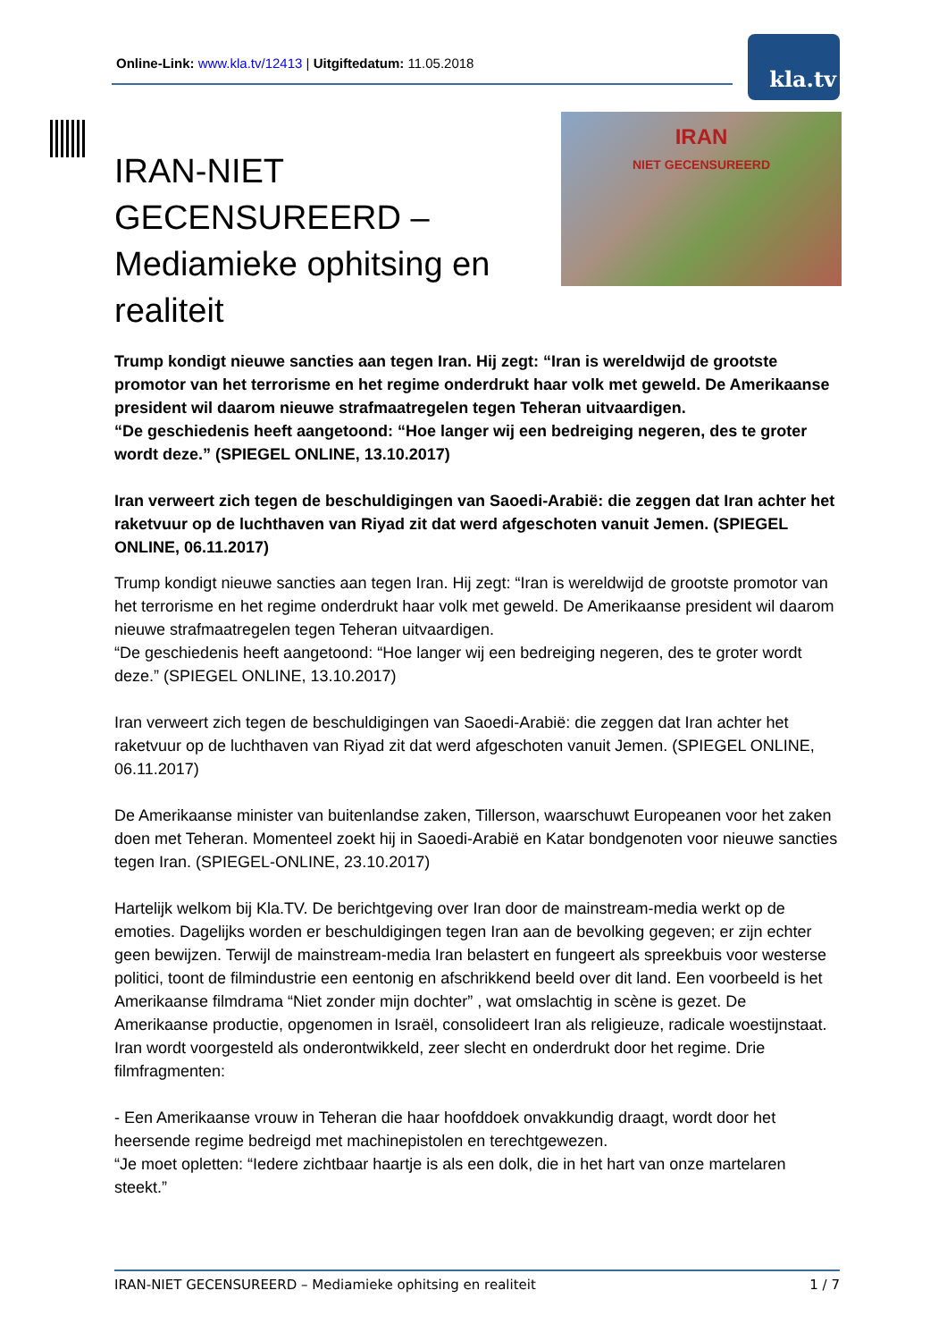Online-Link: www.kla.tv/12413 | Uitgiftedatum: 11.05.2018
kla.tv
IRAN
NIET GECENSUREERD
IRAN-NIET GECENSUREERD – Mediamieke ophitsing en realiteit
Trump kondigt nieuwe sancties aan tegen Iran. Hij zegt: “Iran is wereldwijd de grootste promotor van het terrorisme en het regime onderdrukt haar volk met geweld. De Amerikaanse president wil daarom nieuwe strafmaatregelen tegen Teheran uitvaardigen.
“De geschiedenis heeft aangetoond: “Hoe langer wij een bedreiging negeren, des te groter wordt deze.” (SPIEGEL ONLINE, 13.10.2017)
Iran verweert zich tegen de beschuldigingen van Saoedi-Arabië: die zeggen dat Iran achter het raketvuur op de luchthaven van Riyad zit dat werd afgeschoten vanuit Jemen. (SPIEGEL ONLINE, 06.11.2017)
Trump kondigt nieuwe sancties aan tegen Iran. Hij zegt: “Iran is wereldwijd de grootste promotor van het terrorisme en het regime onderdrukt haar volk met geweld. De Amerikaanse president wil daarom nieuwe strafmaatregelen tegen Teheran uitvaardigen.
“De geschiedenis heeft aangetoond: “Hoe langer wij een bedreiging negeren, des te groter wordt deze.” (SPIEGEL ONLINE, 13.10.2017)
Iran verweert zich tegen de beschuldigingen van Saoedi-Arabië: die zeggen dat Iran achter het raketvuur op de luchthaven van Riyad zit dat werd afgeschoten vanuit Jemen. (SPIEGEL ONLINE, 06.11.2017)
De Amerikaanse minister van buitenlandse zaken, Tillerson, waarschuwt Europeanen voor het zaken doen met Teheran. Momenteel zoekt hij in Saoedi-Arabië en Katar bondgenoten voor nieuwe sancties tegen Iran. (SPIEGEL-ONLINE, 23.10.2017)
Hartelijk welkom bij Kla.TV. De berichtgeving over Iran door de mainstream-media werkt op de emoties. Dagelijks worden er beschuldigingen tegen Iran aan de bevolking gegeven; er zijn echter geen bewijzen. Terwijl de mainstream-media Iran belastert en fungeert als spreekbuis voor westerse politici, toont de filmindustrie een eentonig en afschrikkend beeld over dit land. Een voorbeeld is het Amerikaanse filmdrama “Niet zonder mijn dochter” , wat omslachtig in scène is gezet. De Amerikaanse productie, opgenomen in Israël, consolideert Iran als religieuze, radicale woestijnstaat. Iran wordt voorgesteld als onderontwikkeld, zeer slecht en onderdrukt door het regime. Drie filmfragmenten:
- Een Amerikaanse vrouw in Teheran die haar hoofddoek onvakkundig draagt, wordt door het heersende regime bedreigd met machinepistolen en terechtgewezen.
“Je moet opletten: “Iedere zichtbaar haartje is als een dolk, die in het hart van onze martelaren steekt.”
IRAN-NIET GECENSUREERD – Mediamieke ophitsing en realiteit 1 / 7